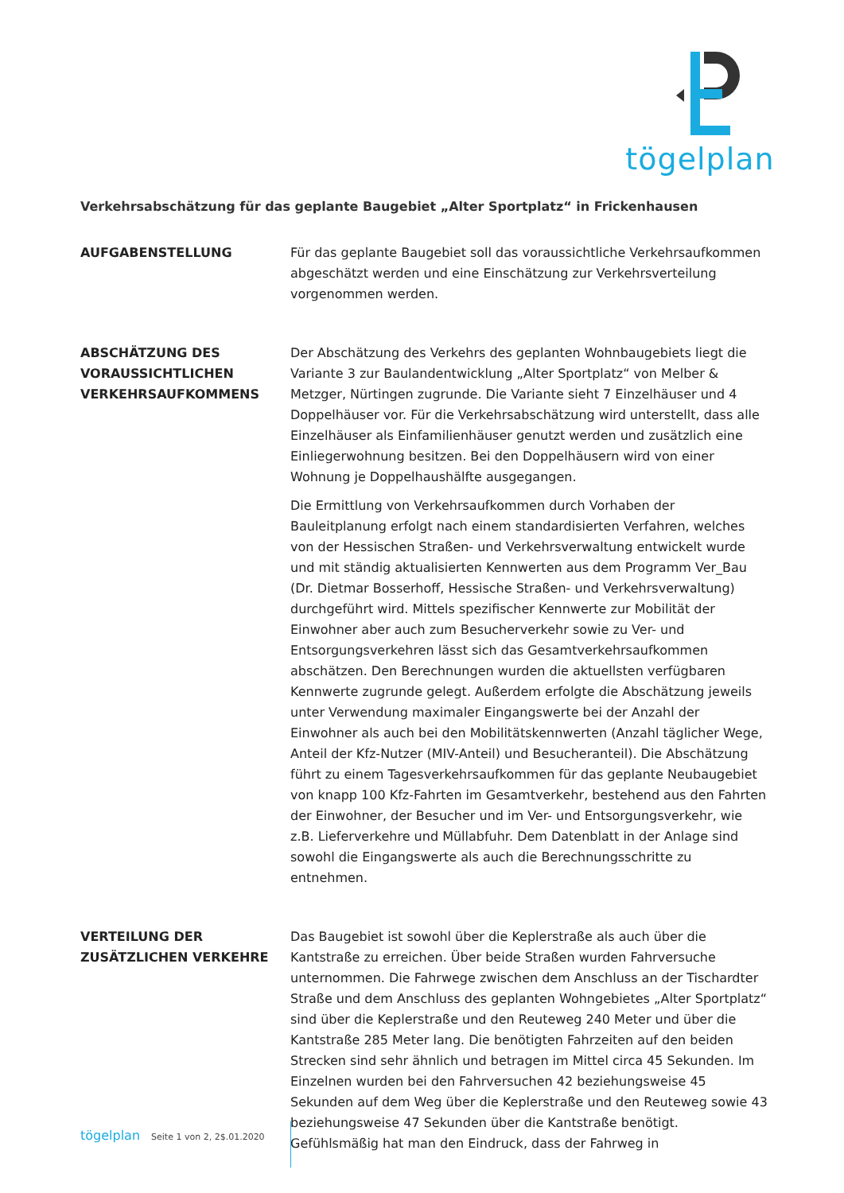tögelplan
Verkehrsabschätzung für das geplante Baugebiet „Alter Sportplatz“ in Frickenhausen
AUFGABENSTELLUNG Für das geplante Baugebiet soll das voraussichtliche Verkehrsaufkommen abgeschätzt werden und eine Einschätzung zur Verkehrsverteilung vorgenommen werden.
ABSCHÄTZUNG DES VORAUSSICHTLICHEN VERKEHRSAUFKOMMENS
Der Abschätzung des Verkehrs des geplanten Wohnbaugebiets liegt die Variante 3 zur Baulandentwicklung „Alter Sportplatz“ von Melber & Metzger, Nürtingen zugrunde. Die Variante sieht 7 Einzelhäuser und 4 Doppelhäuser vor. Für die Verkehrsabschätzung wird unterstellt, dass alle Einzelhäuser als Einfamilienhäuser genutzt werden und zusätzlich eine Einliegerwohnung besitzen. Bei den Doppelhäusern wird von einer Wohnung je Doppelhaushälfte ausgegangen.
Die Ermittlung von Verkehrsaufkommen durch Vorhaben der Bauleitplanung erfolgt nach einem standardisierten Verfahren, welches von der Hessischen Straßen- und Verkehrsverwaltung entwickelt wurde und mit ständig aktualisierten Kennwerten aus dem Programm Ver_Bau (Dr. Dietmar Bosserhoff, Hessische Straßen- und Verkehrsverwaltung) durchgeführt wird. Mittels spezifischer Kennwerte zur Mobilität der Einwohner aber auch zum Besucherverkehr sowie zu Ver- und Entsorgungsverkehren lässt sich das Gesamtverkehrsaufkommen abschätzen. Den Berechnungen wurden die aktuellsten verfügbaren Kennwerte zugrunde gelegt. Außerdem erfolgte die Abschätzung jeweils unter Verwendung maximaler Eingangswerte bei der Anzahl der Einwohner als auch bei den Mobilitätskennwerten (Anzahl täglicher Wege, Anteil der Kfz-Nutzer (MIV-Anteil) und Besucheranteil). Die Abschätzung führt zu einem Tagesverkehrsaufkommen für das geplante Neubaugebiet von knapp 100 Kfz-Fahrten im Gesamtverkehr, bestehend aus den Fahrten der Einwohner, der Besucher und im Ver- und Entsorgungsverkehr, wie z.B. Lieferverkehre und Müllabfuhr. Dem Datenblatt in der Anlage sind sowohl die Eingangswerte als auch die Berechnungsschritte zu entnehmen.
VERTEILUNG DER ZUSÄTZLICHEN VERKEHRE
Das Baugebiet ist sowohl über die Keplerstraße als auch über die Kantstraße zu erreichen. Über beide Straßen wurden Fahrversuche unternommen. Die Fahrwege zwischen dem Anschluss an der Tischardter Straße und dem Anschluss des geplanten Wohngebietes „Alter Sportplatz“ sind über die Keplerstraße und den Reuteweg 240 Meter und über die Kantstraße 285 Meter lang. Die benötigten Fahrzeiten auf den beiden Strecken sind sehr ähnlich und betragen im Mittel circa 45 Sekunden. Im Einzelnen wurden bei den Fahrversuchen 42 beziehungsweise 45 Sekunden auf dem Weg über die Keplerstraße und den Reuteweg sowie 43 beziehungsweise 47 Sekunden über die Kantstraße benötigt. Gefühlsmäßig hat man den Eindruck, dass der Fahrweg in
tögelplan Seite 1 von 2, 2$.01.2020